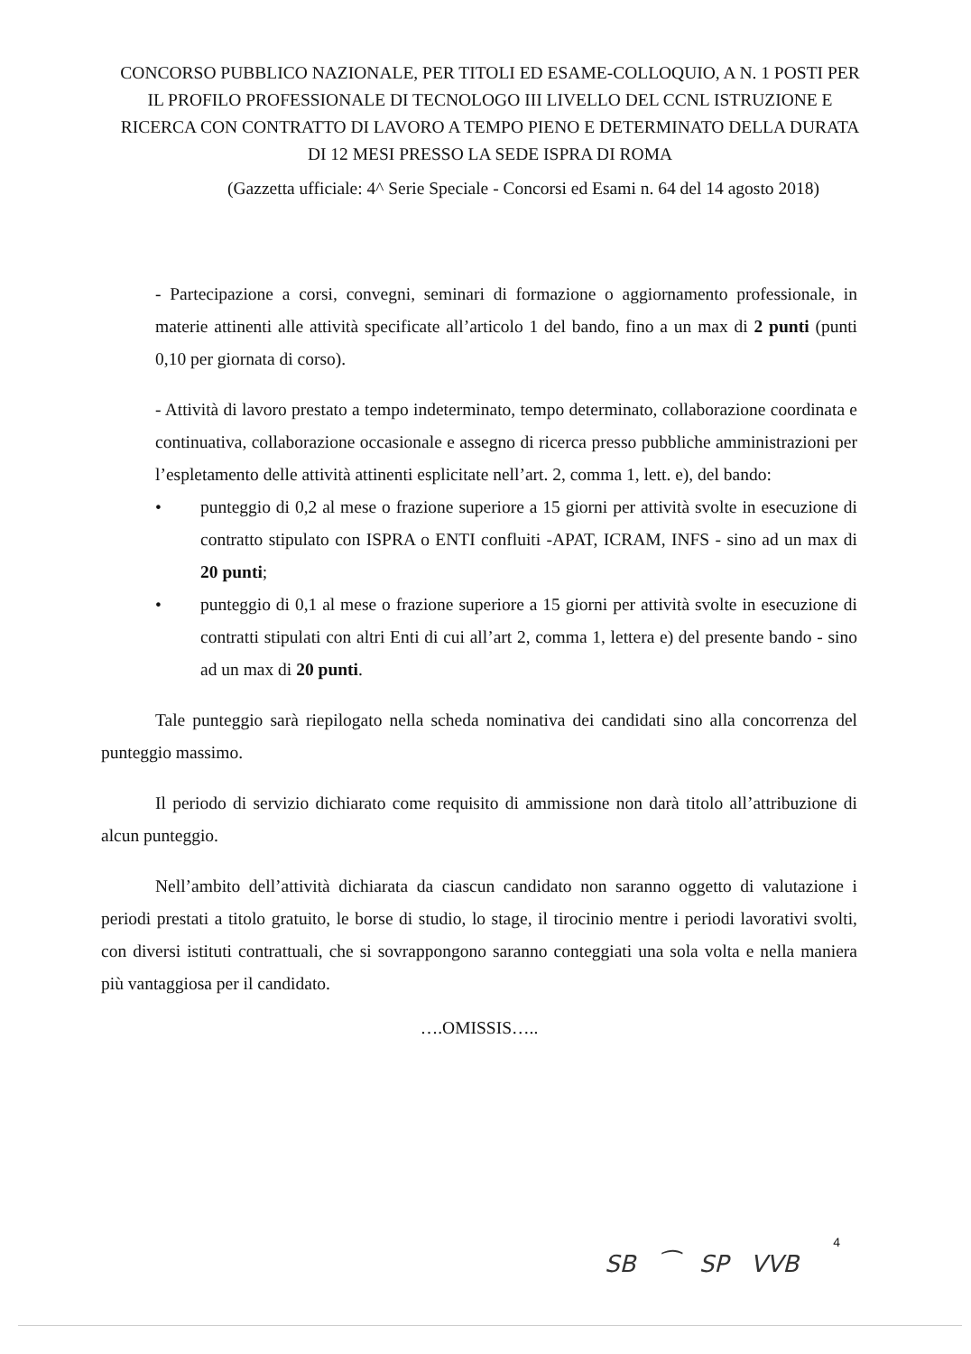CONCORSO PUBBLICO NAZIONALE, PER TITOLI ED ESAME-COLLOQUIO, A N. 1 POSTI PER IL PROFILO PROFESSIONALE DI TECNOLOGO III LIVELLO DEL CCNL ISTRUZIONE E RICERCA CON CONTRATTO DI LAVORO A TEMPO PIENO E DETERMINATO DELLA DURATA DI 12 MESI PRESSO LA SEDE ISPRA DI ROMA
(Gazzetta ufficiale: 4^ Serie Speciale - Concorsi ed Esami n. 64 del 14 agosto 2018)
- Partecipazione a corsi, convegni, seminari di formazione o aggiornamento professionale, in materie attinenti alle attività specificate all’articolo 1 del bando, fino a un max di 2 punti (punti 0,10 per giornata di corso).
- Attività di lavoro prestato a tempo indeterminato, tempo determinato, collaborazione coordinata e continuativa, collaborazione occasionale e assegno di ricerca presso pubbliche amministrazioni per l’espletamento delle attività attinenti esplicitate nell’art. 2, comma 1, lett. e), del bando:
• punteggio di 0,2 al mese o frazione superiore a 15 giorni per attività svolte in esecuzione di contratto stipulato con ISPRA o ENTI confluiti -APAT, ICRAM, INFS - sino ad un max di 20 punti;
• punteggio di 0,1 al mese o frazione superiore a 15 giorni per attività svolte in esecuzione di contratti stipulati con altri Enti di cui all’art 2, comma 1, lettera e) del presente bando - sino ad un max di 20 punti.
Tale punteggio sarà riepilogato nella scheda nominativa dei candidati sino alla concorrenza del punteggio massimo.
Il periodo di servizio dichiarato come requisito di ammissione non darà titolo all’attribuzione di alcun punteggio.
Nell’ambito dell’attività dichiarata da ciascun candidato non saranno oggetto di valutazione i periodi prestati a titolo gratuito, le borse di studio, lo stage, il tirocinio mentre i periodi lavorativi svolti, con diversi istituti contrattuali, che si sovrappongono saranno conteggiati una sola volta e nella maniera più vantaggiosa per il candidato.
….OMISSIS…..
4
SB ⁀ SP VVB